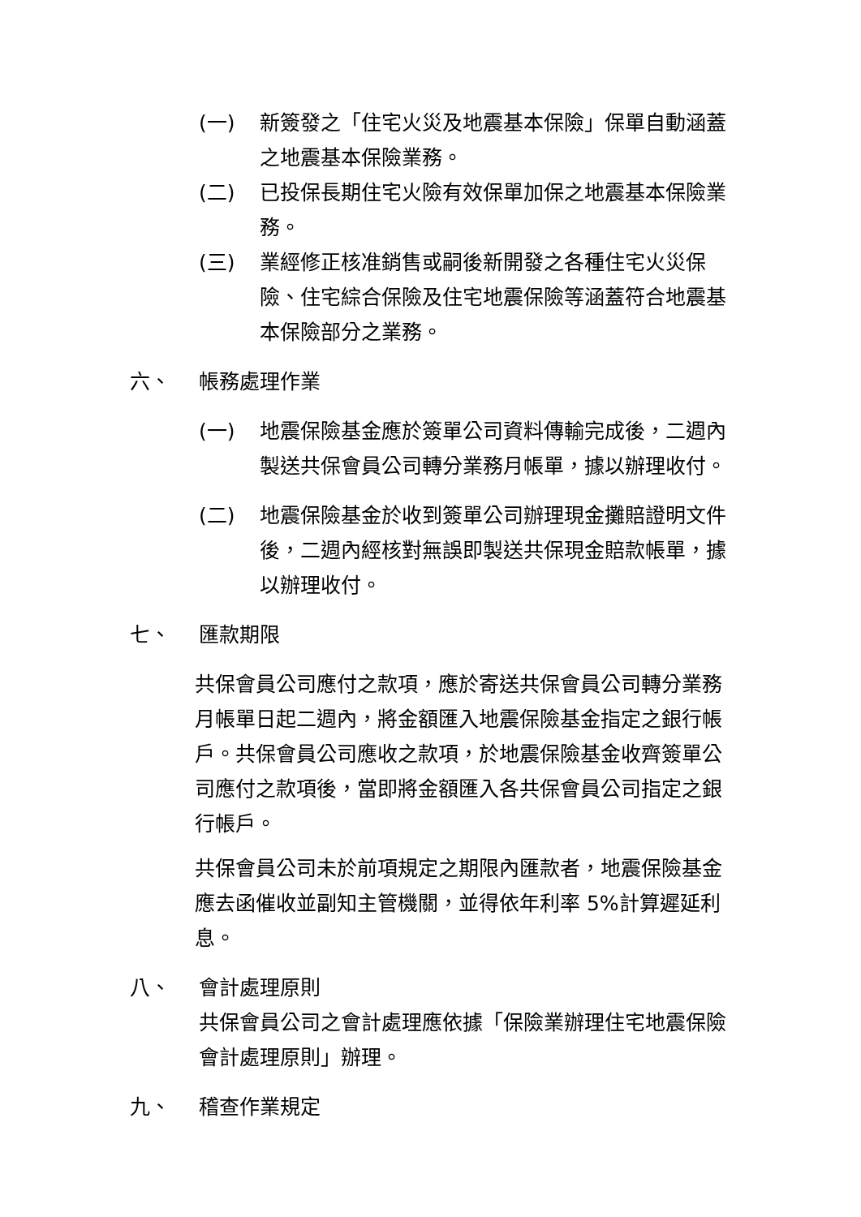(一) 新簽發之「住宅火災及地震基本保險」保單自動涵蓋之地震基本保險業務。
(二) 已投保長期住宅火險有效保單加保之地震基本保險業務。
(三) 業經修正核准銷售或嗣後新開發之各種住宅火災保險、住宅綜合保險及住宅地震保險等涵蓋符合地震基本保險部分之業務。
六、 帳務處理作業
(一) 地震保險基金應於簽單公司資料傳輸完成後，二週內製送共保會員公司轉分業務月帳單，據以辦理收付。
(二) 地震保險基金於收到簽單公司辦理現金攤賠證明文件後，二週內經核對無誤即製送共保現金賠款帳單，據以辦理收付。
七、 匯款期限
共保會員公司應付之款項，應於寄送共保會員公司轉分業務月帳單日起二週內，將金額匯入地震保險基金指定之銀行帳戶。共保會員公司應收之款項，於地震保險基金收齊簽單公司應付之款項後，當即將金額匯入各共保會員公司指定之銀行帳戶。
共保會員公司未於前項規定之期限內匯款者，地震保險基金應去函催收並副知主管機關，並得依年利率 5%計算遲延利息。
八、 會計處理原則
共保會員公司之會計處理應依據「保險業辦理住宅地震保險會計處理原則」辦理。
九、 稽查作業規定